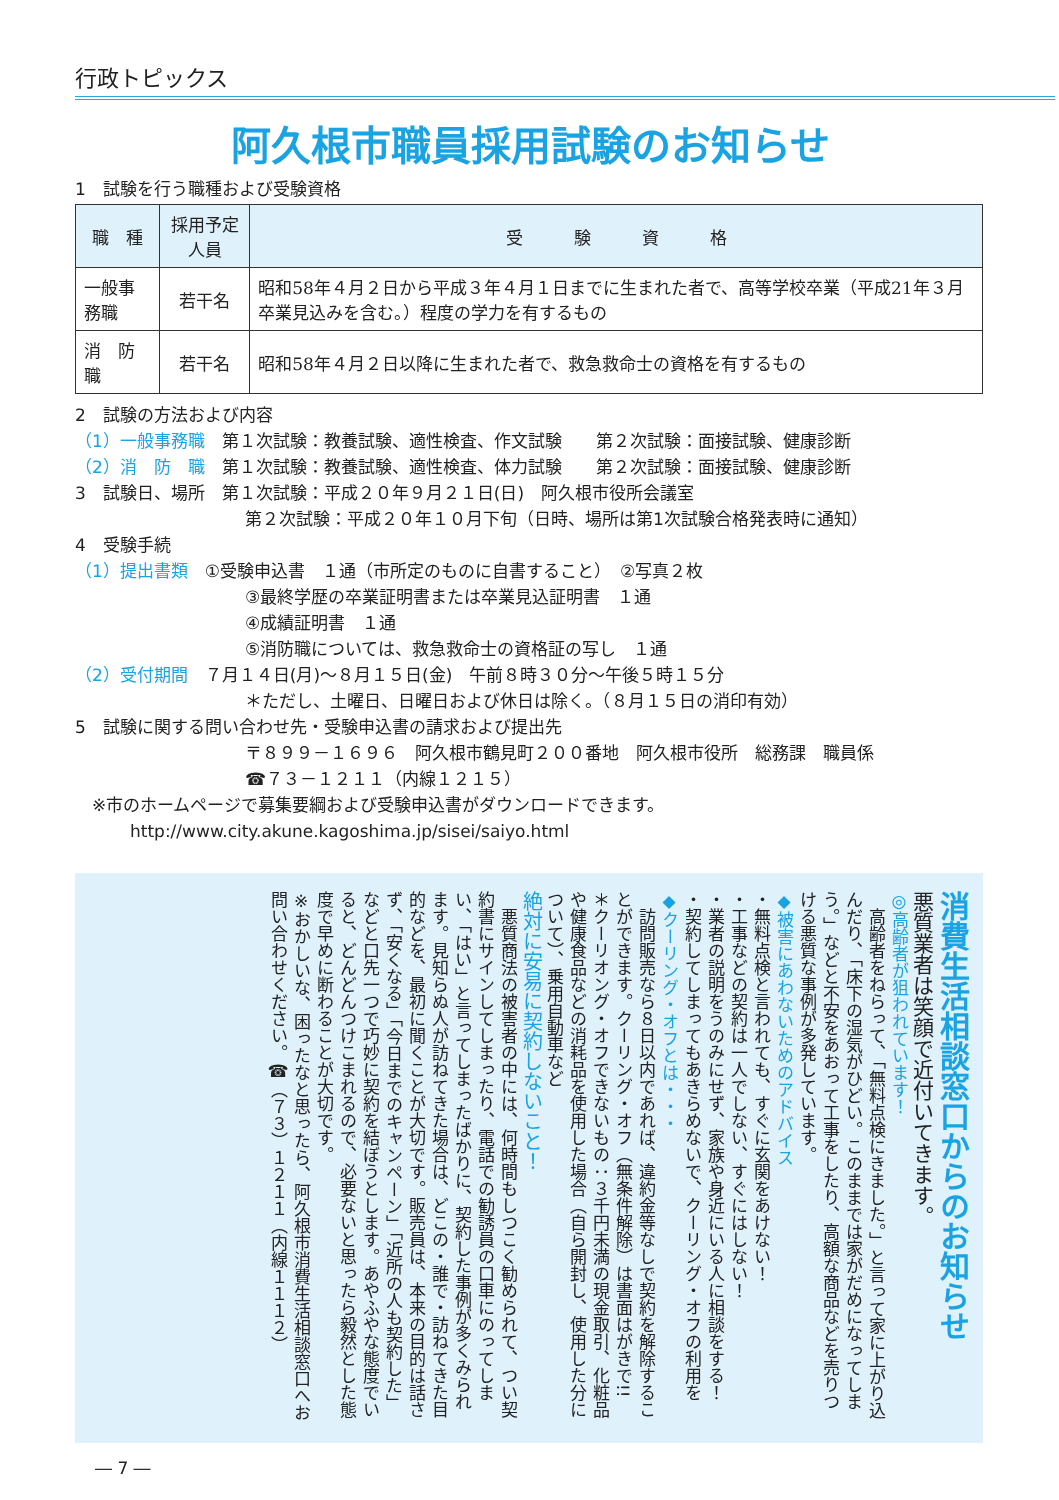行政トピックス
阿久根市職員採用試験のお知らせ
1　試験を行う職種および受験資格
| 職 種 | 採用予定人員 | 受 験 資 格 |
| --- | --- | --- |
| 一般事務職 | 若干名 | 昭和58年４月２日から平成３年４月１日までに生まれた者で、高等学校卒業（平成21年３月卒業見込みを含む。）程度の学力を有するもの |
| 消 防 職 | 若干名 | 昭和58年４月２日以降に生まれた者で、救急救命士の資格を有するもの |
2　試験の方法および内容
（1）一般事務職　第１次試験：教養試験、適性検査、作文試験　　第２次試験：面接試験、健康診断
（2）消　防　職　第１次試験：教養試験、適性検査、体力試験　　第２次試験：面接試験、健康診断
3　試験日、場所　第１次試験：平成２０年９月２１日(日)　阿久根市役所会議室
第２次試験：平成２０年１０月下旬（日時、場所は第1次試験合格発表時に通知）
4　受験手続
（1）提出書類　①受験申込書　１通（市所定のものに自書すること）　②写真２枚
③最終学歴の卒業証明書または卒業見込証明書　１通
④成績証明書　１通
⑤消防職については、救急救命士の資格証の写し　１通
（2）受付期間　７月１４日(月)～８月１５日(金)　午前８時３０分～午後５時１５分
＊ただし、土曜日、日曜日および休日は除く。（８月１５日の消印有効）
5　試験に関する問い合わせ先・受験申込書の請求および提出先
〒８９９－１６９６　阿久根市鶴見町２００番地　阿久根市役所　総務課　職員係
☎７３－１２１１（内線１２１５）
　※市のホームページで募集要綱および受験申込書がダウンロードできます。
http://www.city.akune.kagoshima.jp/sisei/saiyo.html
消費生活相談窓口からのお知らせ
悪質業者は笑顔で近付いてきます。
◎高齢者が狙われています！
　高齢者をねらって、「無料点検にきました。」と言って家に上がり込んだり、「床下の湿気がひどい。このままでは家がだめになってしまう。」などと不安をあおって工事をしたり、高額な商品などを売りつける悪質な事例が多発しています。
◆被害にあわないためのアドバイス
・無料点検と言われても、すぐに玄関をあけない！
・工事などの契約は一人でしない、すぐにはしない！
・業者の説明をうのみにせず、家族や身近にいる人に相談をする！
・契約してしまってもあきらめないで、クーリング・オフの利用を
◆クーリング・オフとは・・・
　訪問販売なら８日以内であれば、違約金等なしで契約を解除することができます。クーリング・オフ（無条件解除）は書面はがきで!!
＊クーリオング・オフできないもの：３千円未満の現金取引、化粧品や健康食品などの消耗品を使用した場合（自ら開封し、使用した分について）、乗用自動車など
絶対に安易に契約しないこと！
　悪質商法の被害者の中には、何時間もしつこく勧められて、つい契約書にサインしてしまったり、電話での勧誘員の口車にのってしまい、「はい」と言ってしまったばかりに、契約した事例が多くみられます。見知らぬ人が訪ねてきた場合は、どこの・誰で・訪ねてきた目的などを、最初に聞くことが大切です。販売員は、本来の目的は話さず、「安くなる」「今日までのキャンペーン」「近所の人も契約した」などと口先一つで巧妙に契約を結ぼうとします。あやふやな態度でいると、どんどんつけこまれるので、必要ないと思ったら毅然とした態度で早めに断わることが大切です。
※おかしいな、困ったなと思ったら、阿久根市消費生活相談窓口へお問い合わせください。☎（７３）１２１１（内線１１１２）
― 7 ―